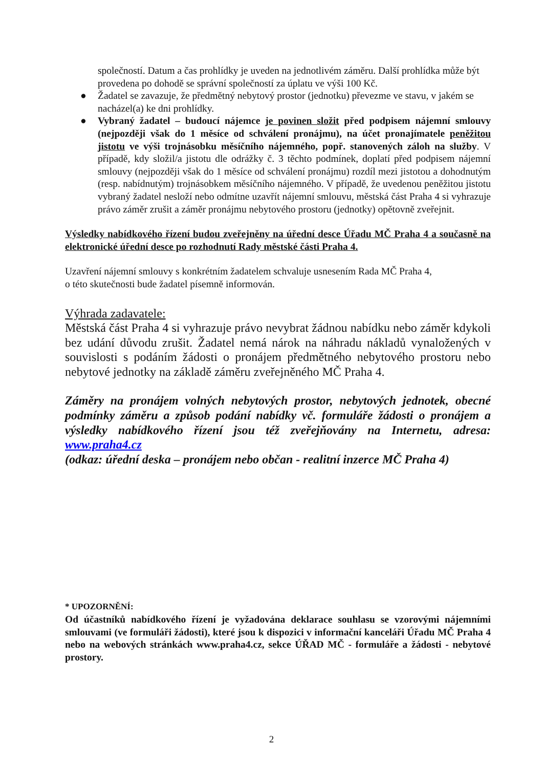společností. Datum a čas prohlídky je uveden na jednotlivém záměru. Další prohlídka může být provedena po dohodě se správní společností za úplatu ve výši 100 Kč.
● Žadatel se zavazuje, že předmětný nebytový prostor (jednotku) převezme ve stavu, v jakém se nacházel(a) ke dni prohlídky.
● Vybraný žadatel – budoucí nájemce je povinen složit před podpisem nájemní smlouvy (nejpozději však do 1 měsíce od schválení pronájmu), na účet pronajímatele peněžitou jistotu ve výši trojnásobku měsíčního nájemného, popř. stanovených záloh na služby. V případě, kdy složil/a jistotu dle odrážky č. 3 těchto podmínek, doplatí před podpisem nájemní smlouvy (nejpozději však do 1 měsíce od schválení pronájmu) rozdíl mezi jistotou a dohodnutým (resp. nabídnutým) trojnásobkem měsíčního nájemného. V případě, že uvedenou peněžitou jistotu vybraný žadatel nesloží nebo odmítne uzavřít nájemní smlouvu, městská část Praha 4 si vyhrazuje právo záměr zrušit a záměr pronájmu nebytového prostoru (jednotky) opětovně zveřejnit.
Výsledky nabídkového řízení budou zveřejněny na úřední desce Úřadu MČ Praha 4 a současně na elektronické úřední desce po rozhodnutí Rady městské části Praha 4.
Uzavření nájemní smlouvy s konkrétním žadatelem schvaluje usnesením Rada MČ Praha 4,
o této skutečnosti bude žadatel písemně informován.
Výhrada zadavatele:
Městská část Praha 4 si vyhrazuje právo nevybrat žádnou nabídku nebo záměr kdykoli bez udání důvodu zrušit. Žadatel nemá nárok na náhradu nákladů vynaložených v souvislosti s podáním žádosti o pronájem předmětného nebytového prostoru nebo nebytové jednotky na základě záměru zveřejněného MČ Praha 4.
Záměry na pronájem volných nebytových prostor, nebytových jednotek, obecné podmínky záměru a způsob podání nabídky vč. formuláře žádosti o pronájem a výsledky nabídkového řízení jsou též zveřejňovány na Internetu, adresa: www.praha4.cz
(odkaz: úřední deska – pronájem nebo občan - realitní inzerce MČ Praha 4)
* UPOZORNĚNÍ:
Od účastníků nabídkového řízení je vyžadována deklarace souhlasu se vzorovými nájemními smlouvami (ve formuláři žádosti), které jsou k dispozici v informační kanceláři Úřadu MČ Praha 4 nebo na webových stránkách www.praha4.cz, sekce ÚŘAD MČ - formuláře a žádosti - nebytové prostory.
2